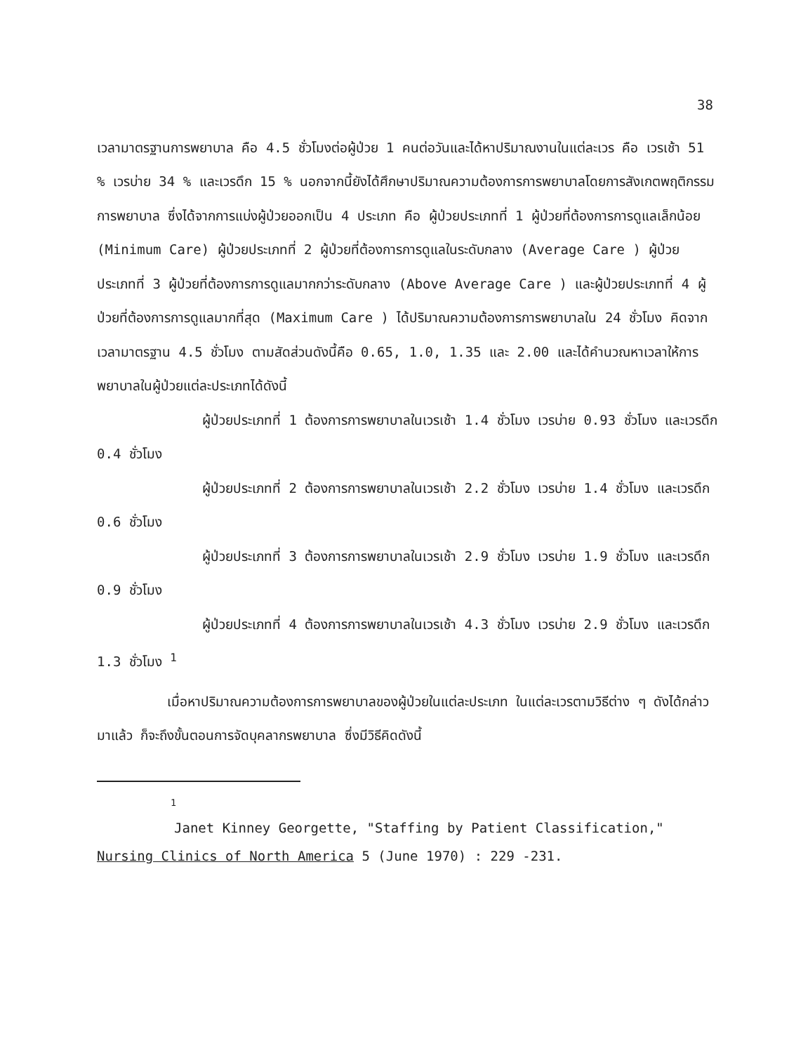38
เวลามาตรฐานการพยาบาล คือ 4.5 ชั่วโมงต่อผู้ป่วย 1 คนต่อวันและได้หาปริมาณงานในแต่ละเวร คือ เวรเช้า 51 % เวรบ่าย 34 % และเวรดึก 15 % นอกจากนี้ยังได้ศึกษาปริมาณความต้องการการพยาบาลโดยการสังเกตพฤติกรรมการพยาบาล ซึ่งได้จากการแบ่งผู้ป่วยออกเป็น 4 ประเภท คือ ผู้ป่วยประเภทที่ 1 ผู้ป่วยที่ต้องการการดูแลเล็กน้อย (Minimum Care) ผู้ป่วยประเภทที่ 2 ผู้ป่วยที่ต้องการการดูแลในระดับกลาง (Average Care ) ผู้ป่วยประเภทที่ 3 ผู้ป่วยที่ต้องการการดูแลมากกว่าระดับกลาง (Above Average Care ) และผู้ป่วยประเภทที่ 4 ผู้ป่วยที่ต้องการการดูแลมากที่สุด (Maximum Care ) ได้ปริมาณความต้องการการพยาบาลใน 24 ชั่วโมง คิดจากเวลามาตรฐาน 4.5 ชั่วโมง ตามสัดส่วนดังนี้คือ 0.65, 1.0, 1.35 และ 2.00 และได้คำนวณหาเวลาให้การพยาบาลในผู้ป่วยแต่ละประเภทได้ดังนี้
ผู้ป่วยประเภทที่ 1 ต้องการการพยาบาลในเวรเช้า 1.4 ชั่วโมง เวรบ่าย 0.93 ชั่วโมง และเวรดึก 0.4 ชั่วโมง
ผู้ป่วยประเภทที่ 2 ต้องการการพยาบาลในเวรเช้า 2.2 ชั่วโมง เวรบ่าย 1.4 ชั่วโมง และเวรดึก 0.6 ชั่วโมง
ผู้ป่วยประเภทที่ 3 ต้องการการพยาบาลในเวรเช้า 2.9 ชั่วโมง เวรบ่าย 1.9 ชั่วโมง และเวรดึก 0.9 ชั่วโมง
ผู้ป่วยประเภทที่ 4 ต้องการการพยาบาลในเวรเช้า 4.3 ชั่วโมง เวรบ่าย 2.9 ชั่วโมง และเวรดึก 1.3 ชั่วโมง <sup>1</sup>
เมื่อหาปริมาณความต้องการการพยาบาลของผู้ป่วยในแต่ละประเภท ในแต่ละเวรตามวิธีต่าง ๆ ดังได้กล่าวมาแล้ว ก็จะถึงขั้นตอนการจัดบุคลากรพยาบาล ซึ่งมีวิธีคิดดังนี้
<sup>1</sup>
Janet Kinney Georgette, "Staffing by Patient Classification," Nursing Clinics of North America 5 (June 1970) : 229 -231.